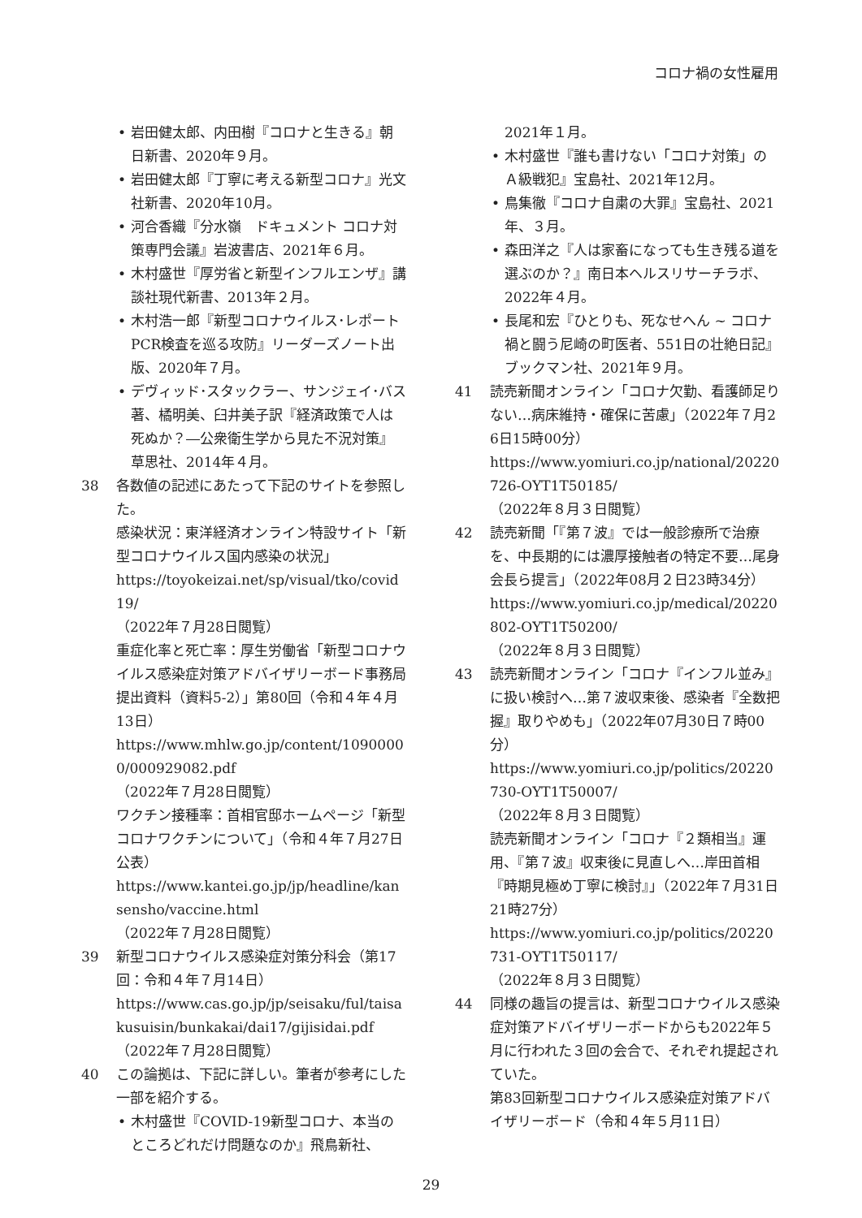コロナ禍の女性雇用
• 岩田健太郎、内田樹『コロナと生きる』朝日新書、2020年９月。
• 岩田健太郎『丁寧に考える新型コロナ』光文社新書、2020年10月。
• 河合香織『分水嶺　ドキュメント コロナ対策専門会議』岩波書店、2021年６月。
• 木村盛世『厚労省と新型インフルエンザ』講談社現代新書、2013年２月。
• 木村浩一郎『新型コロナウイルス･レポート　PCR検査を巡る攻防』リーダーズノート出版、2020年７月。
• デヴィッド･スタックラー、サンジェイ･バス著、橘明美、臼井美子訳『経済政策で人は死ぬか？―公衆衛生学から見た不況対策』草思社、2014年４月。
38 各数値の記述にあたって下記のサイトを参照した。
感染状況：東洋経済オンライン特設サイト「新型コロナウイルス国内感染の状況」
https://toyokeizai.net/sp/visual/tko/covid19/
（2022年７月28日閲覧）
重症化率と死亡率：厚生労働省「新型コロナウイルス感染症対策アドバイザリーボード事務局提出資料（資料5-2）」第80回（令和４年４月13日）
https://www.mhlw.go.jp/content/10900000/000929082.pdf
（2022年７月28日閲覧）
ワクチン接種率：首相官邸ホームページ「新型コロナワクチンについて」（令和４年７月27日公表）
https://www.kantei.go.jp/jp/headline/kansensho/vaccine.html
（2022年７月28日閲覧）
39 新型コロナウイルス感染症対策分科会（第17回：令和４年７月14日）
https://www.cas.go.jp/jp/seisaku/ful/taisakusuisin/bunkakai/dai17/gijisidai.pdf
（2022年７月28日閲覧）
40 この論拠は、下記に詳しい。筆者が参考にした一部を紹介する。
• 木村盛世『COVID-19新型コロナ、本当のところどれだけ問題なのか』飛鳥新社、
2021年１月。
• 木村盛世『誰も書けない「コロナ対策」のＡ級戦犯』宝島社、2021年12月。
• 鳥集徹『コロナ自粛の大罪』宝島社、2021年、３月。
• 森田洋之『人は家畜になっても生き残る道を選ぶのか？』南日本ヘルスリサーチラボ、2022年４月。
• 長尾和宏『ひとりも、死なせへん ~ コロナ禍と闘う尼崎の町医者、551日の壮絶日記』ブックマン社、2021年９月。
41 読売新聞オンライン「コロナ欠勤、看護師足りない…病床維持・確保に苦慮」（2022年７月26日15時00分）
https://www.yomiuri.co.jp/national/20220726-OYT1T50185/
（2022年８月３日閲覧）
42 読売新聞「『第７波』では一般診療所で治療を、中長期的には濃厚接触者の特定不要…尾身会長ら提言」（2022年08月２日23時34分）
https://www.yomiuri.co.jp/medical/20220802-OYT1T50200/
（2022年８月３日閲覧）
43 読売新聞オンライン「コロナ『インフル並み』に扱い検討へ…第７波収束後、感染者『全数把握』取りやめも」（2022年07月30日７時00分）
https://www.yomiuri.co.jp/politics/20220730-OYT1T50007/
（2022年８月３日閲覧）
読売新聞オンライン「コロナ『２類相当』運用、『第７波』収束後に見直しへ…岸田首相『時期見極め丁寧に検討』」（2022年７月31日21時27分）
https://www.yomiuri.co.jp/politics/20220731-OYT1T50117/
（2022年８月３日閲覧）
44 同様の趣旨の提言は、新型コロナウイルス感染症対策アドバイザリーボードからも2022年５月に行われた３回の会合で、それぞれ提起されていた。
第83回新型コロナウイルス感染症対策アドバイザリーボード（令和４年５月11日）
29